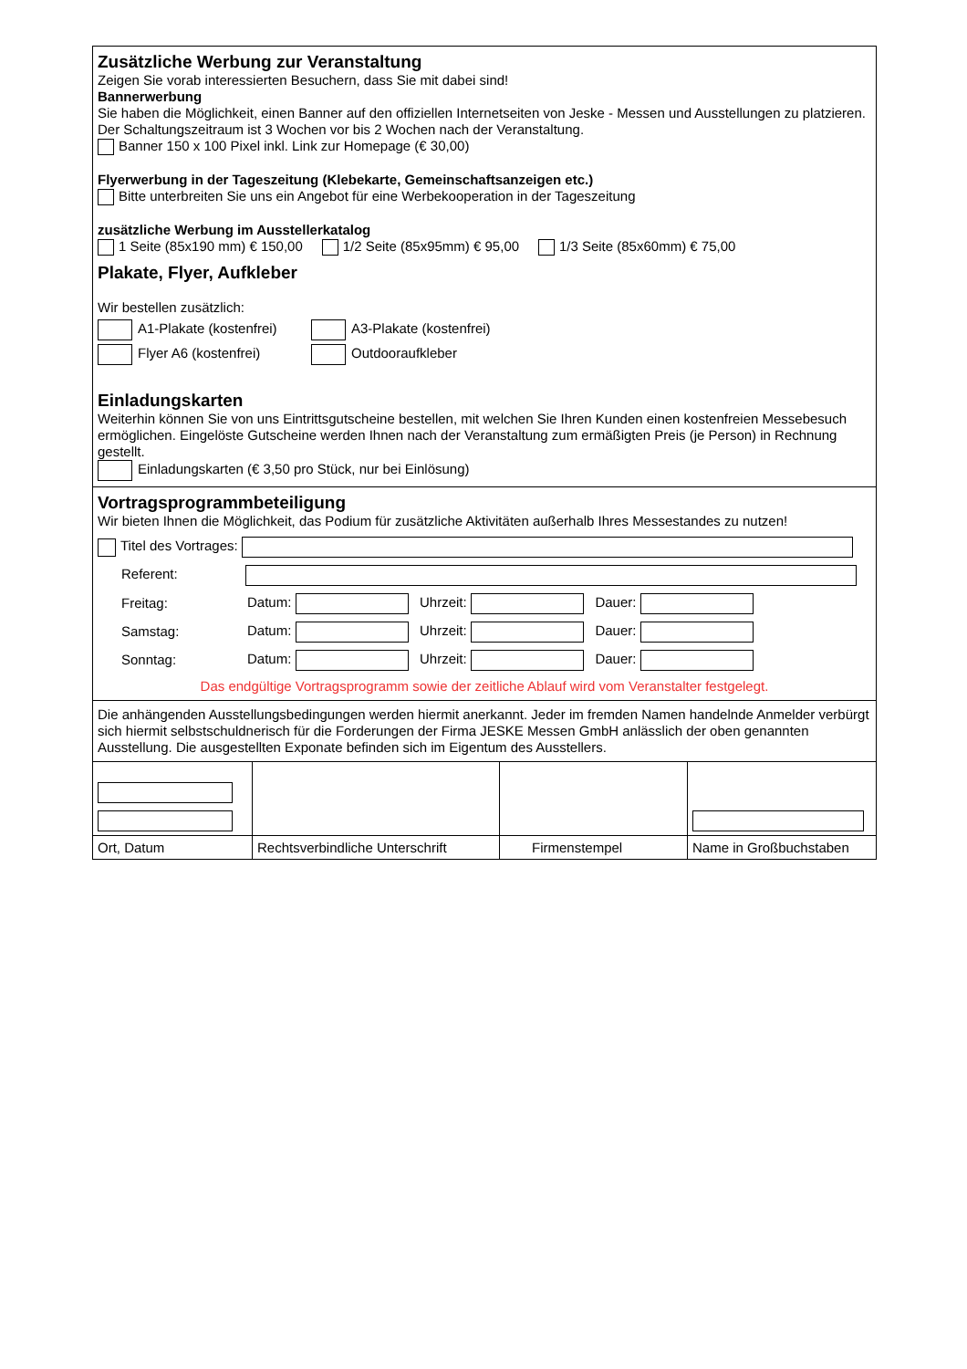Zusätzliche Werbung zur Veranstaltung
Zeigen Sie vorab interessierten Besuchern, dass Sie mit dabei sind!
Bannerwerbung
Sie haben die Möglichkeit, einen Banner auf den offiziellen Internetseiten von Jeske - Messen und Ausstellungen zu platzieren. Der Schaltungszeitraum ist 3 Wochen vor bis 2 Wochen nach der Veranstaltung.
Banner 150 x 100 Pixel inkl. Link zur Homepage (€ 30,00)
Flyerwerbung in der Tageszeitung (Klebekarte, Gemeinschaftsanzeigen etc.)
Bitte unterbreiten Sie uns ein Angebot für eine Werbekooperation in der Tageszeitung
zusätzliche Werbung im Ausstellerkatalog
1 Seite (85x190 mm) € 150,00 1/2 Seite (85x95mm) € 95,00 1/3 Seite (85x60mm) € 75,00
Plakate, Flyer, Aufkleber
Wir bestellen zusätzlich:
A1-Plakate (kostenfrei)
A3-Plakate (kostenfrei)
Flyer A6 (kostenfrei)
Outdooraufkleber
Einladungskarten
Weiterhin können Sie von uns Eintrittsgutscheine bestellen, mit welchen Sie Ihren Kunden einen kostenfreien Messebesuch ermöglichen. Eingelöste Gutscheine werden Ihnen nach der Veranstaltung zum ermäßigten Preis (je Person) in Rechnung gestellt.
Einladungskarten (€ 3,50 pro Stück, nur bei Einlösung)
Vortragsprogrammbeteiligung
Wir bieten Ihnen die Möglichkeit, das Podium für zusätzliche Aktivitäten außerhalb Ihres Messestandes zu nutzen!
Titel des Vortrages:
Referent:
Freitag: Datum: Uhrzeit: Dauer:
Samstag: Datum: Uhrzeit: Dauer:
Sonntag: Datum: Uhrzeit: Dauer:
Das endgültige Vortragsprogramm sowie der zeitliche Ablauf wird vom Veranstalter festgelegt.
Die anhängenden Ausstellungsbedingungen werden hiermit anerkannt. Jeder im fremden Namen handelnde Anmelder verbürgt sich hiermit selbstschuldnerisch für die Forderungen der Firma JESKE Messen GmbH anlässlich der oben genannten Ausstellung. Die ausgestellten Exponate befinden sich im Eigentum des Ausstellers.
| Ort, Datum | Rechtsverbindliche Unterschrift | Firmenstempel | Name in Großbuchstaben |